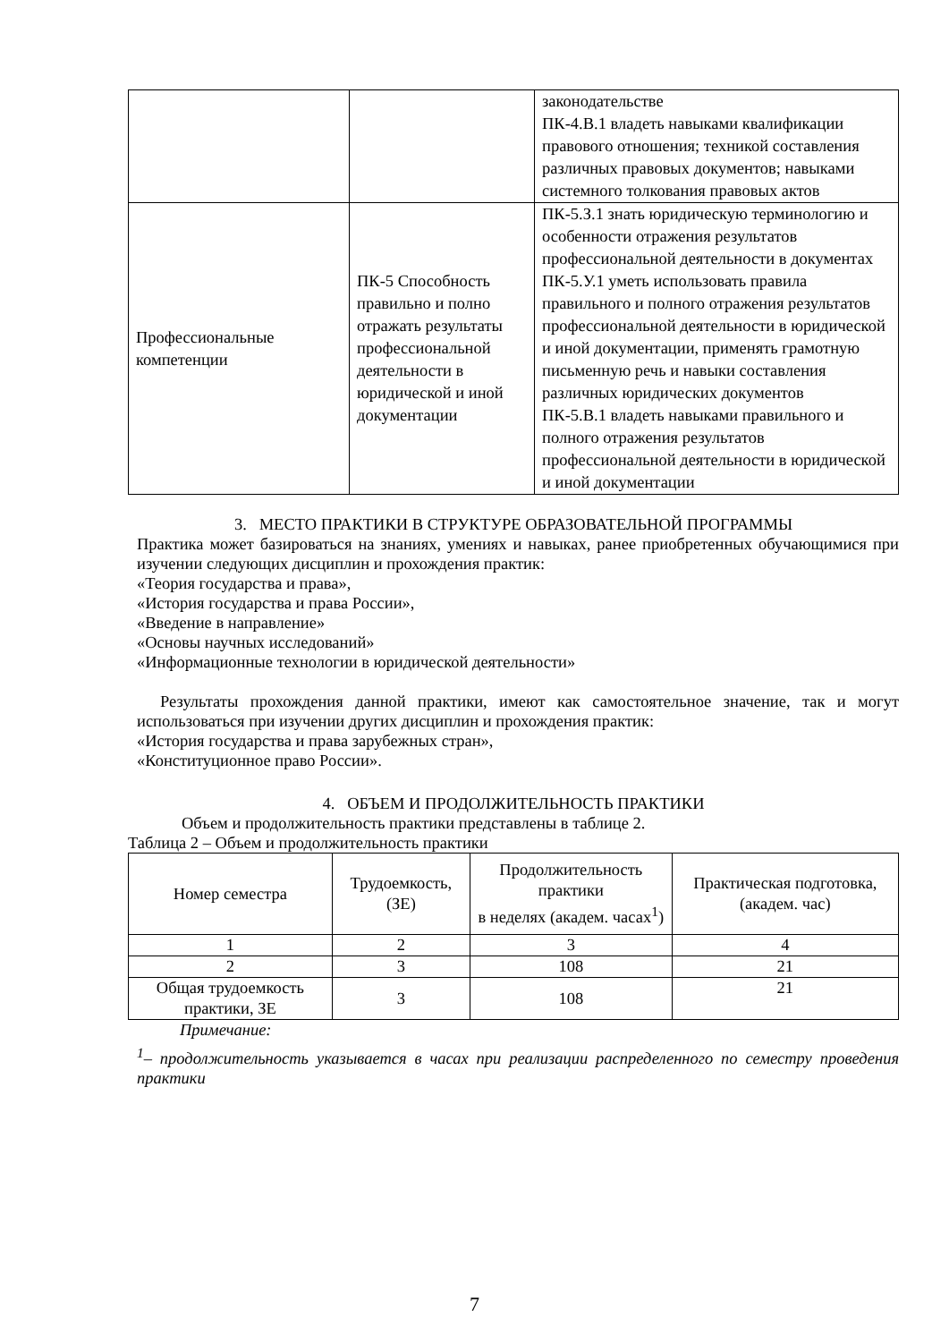| | | законодательстве ПК-4.В.1 владеть навыками квалификации правового отношения; техникой составления различных правовых документов; навыками системного толкования правовых актов |
| Профессиональные компетенции | ПК-5 Способность правильно и полно отражать результаты профессиональной деятельности в юридической и иной документации | ПК-5.З.1 знать юридическую терминологию и особенности отражения результатов профессиональной деятельности в документах ПК-5.У.1 уметь использовать правила правильного и полного отражения результатов профессиональной деятельности в юридической и иной документации, применять грамотную письменную речь и навыки составления различных юридических документов ПК-5.В.1 владеть навыками правильного и полного отражения результатов профессиональной деятельности в юридической и иной документации |
3. МЕСТО ПРАКТИКИ В СТРУКТУРЕ ОБРАЗОВАТЕЛЬНОЙ ПРОГРАММЫ
Практика может базироваться на знаниях, умениях и навыках, ранее приобретенных обучающимися при изучении следующих дисциплин и прохождения практик:
«Теория государства и права»,
«История государства и права России»,
«Введение в направление»
«Основы научных исследований»
«Информационные технологии в юридической деятельности»
Результаты прохождения данной практики, имеют как самостоятельное значение, так и могут использоваться при изучении других дисциплин и прохождения практик:
«История государства и права зарубежных стран»,
«Конституционное право России».
4. ОБЪЕМ И ПРОДОЛЖИТЕЛЬНОСТЬ ПРАКТИКИ
Объем и продолжительность практики представлены в таблице 2.
Таблица 2 – Объем и продолжительность практики
| Номер семестра | Трудоемкость, (ЗЕ) | Продолжительность практики в неделях (академ. часах<sup>1</sup>) | Практическая подготовка, (академ. час) |
| --- | --- | --- | --- |
| 1 | 2 | 3 | 4 |
| 2 | 3 | 108 | 21 |
| Общая трудоемкость практики, ЗЕ | 3 | 108 | 21 |
Примечание:
<sup>1</sup>– продолжительность указывается в часах при реализации распределенного по семестру проведения практики
7